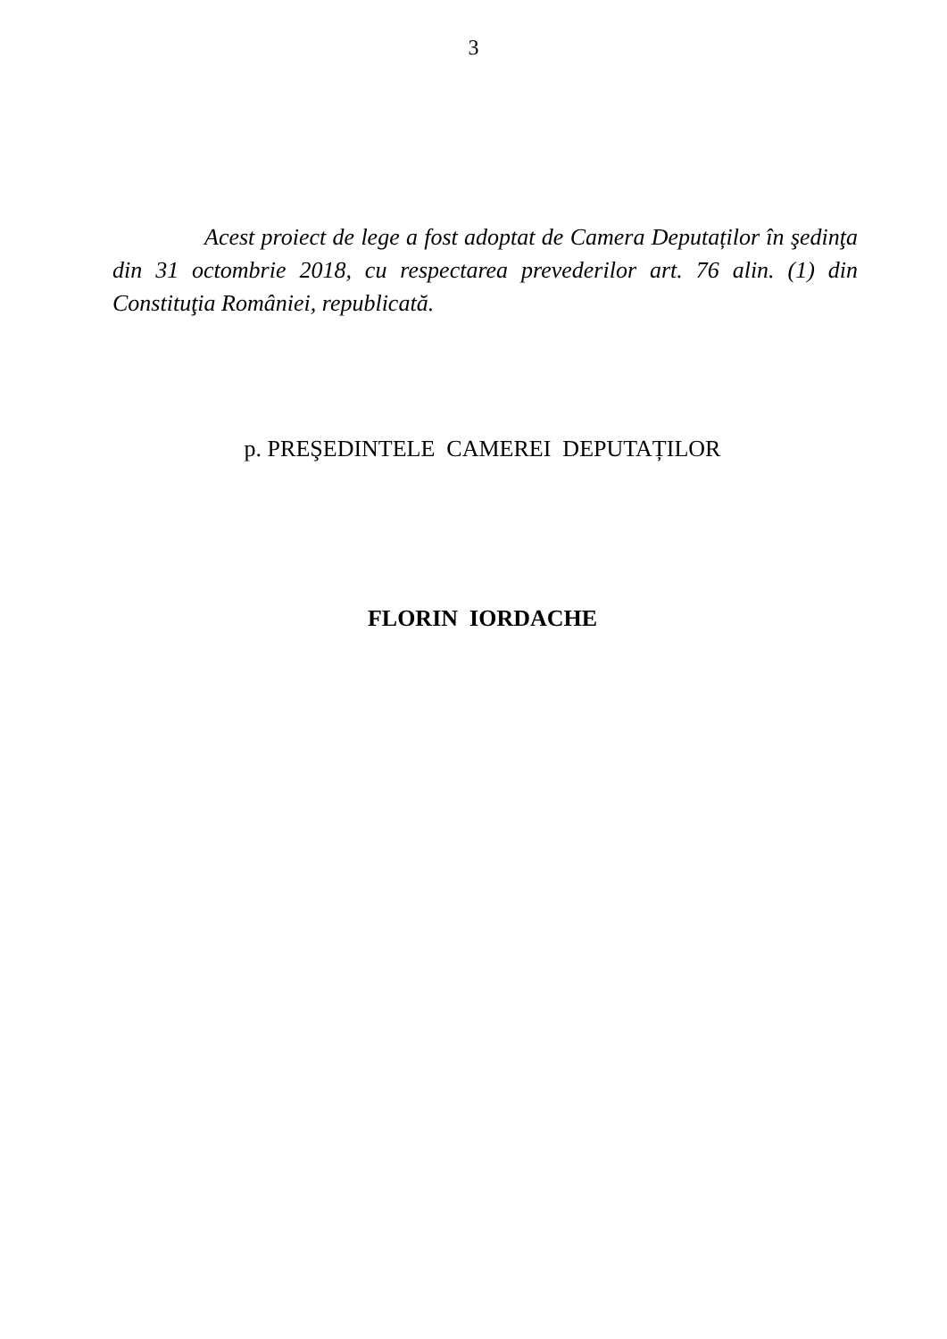3
Acest proiect de lege a fost adoptat de Camera Deputaților în şedinţa din 31 octombrie 2018, cu respectarea prevederilor art. 76 alin. (1) din Constituţia României, republicată.
p. PREŞEDINTELE CAMEREI DEPUTAȚILOR
FLORIN IORDACHE